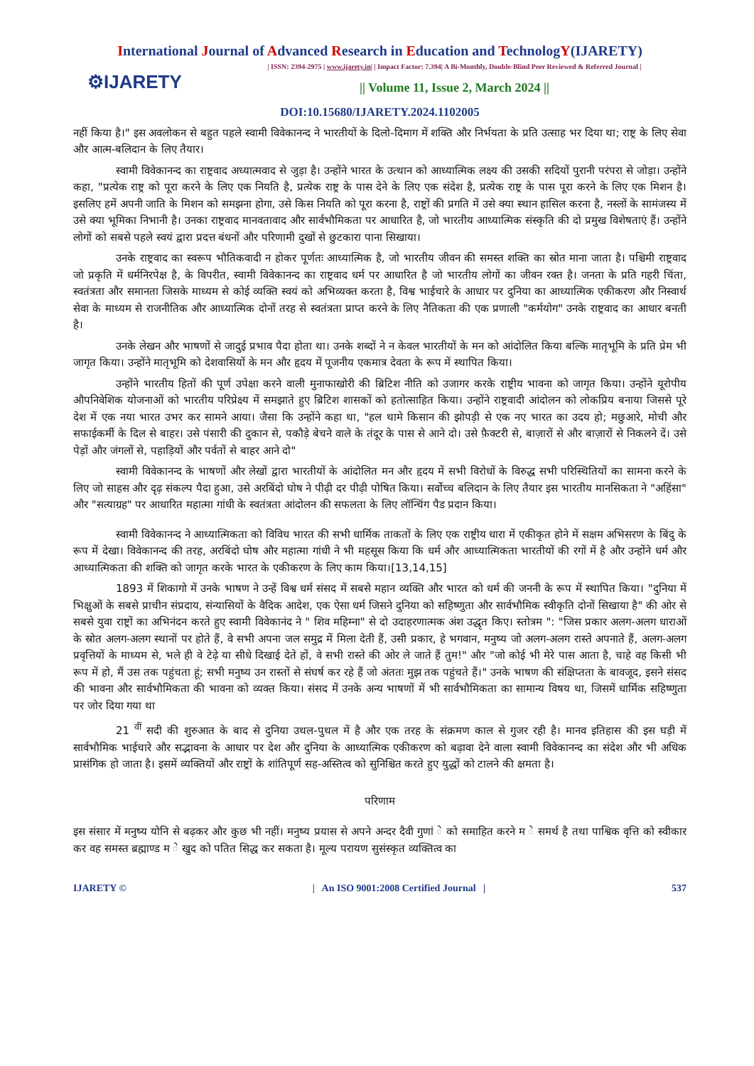International Journal of Advanced Research in Education and TechnologY(IJARETY)
⚙IJARETY
| ISSN: 2394-2975 | www.ijarety.in| | Impact Factor: 7.394| A Bi-Monthly, Double-Blind Peer Reviewed & Referred Journal |
|| Volume 11, Issue 2, March 2024 ||
DOI:10.15680/IJARETY.2024.1102005
नहीं किया है।" इस अवलोकन से बहुत पहले स्वामी विवेकानन्द ने भारतीयों के दिलो-दिमाग में शक्ति और निर्भयता के प्रति उत्साह भर दिया था; राष्ट्र के लिए सेवा और आत्म-बलिदान के लिए तैयार।
स्वामी विवेकानन्द का राष्ट्रवाद अध्यात्मवाद से जुड़ा है। उन्होंने भारत के उत्थान को आध्यात्मिक लक्ष्य की उसकी सदियों पुरानी परंपरा से जोड़ा। उन्होंने कहा, "प्रत्येक राष्ट्र को पूरा करने के लिए एक नियति है, प्रत्येक राष्ट्र के पास देने के लिए एक संदेश है, प्रत्येक राष्ट्र के पास पूरा करने के लिए एक मिशन है। इसलिए हमें अपनी जाति के मिशन को समझना होगा, उसे किस नियति को पूरा करना है, राष्ट्रों की प्रगति में उसे क्या स्थान हासिल करना है, नस्लों के सामंजस्य में उसे क्या भूमिका निभानी है। उनका राष्ट्रवाद मानवतावाद और सार्वभौमिकता पर आधारित है, जो भारतीय आध्यात्मिक संस्कृति की दो प्रमुख विशेषताएं हैं। उन्होंने लोगों को सबसे पहले स्वयं द्वारा प्रदत्त बंधनों और परिणामी दुखों से छुटकारा पाना सिखाया।
उनके राष्ट्रवाद का स्वरूप भौतिकवादी न होकर पूर्णतः आध्यात्मिक है, जो भारतीय जीवन की समस्त शक्ति का स्रोत माना जाता है। पश्चिमी राष्ट्रवाद जो प्रकृति में धर्मनिरपेक्ष है, के विपरीत, स्वामी विवेकानन्द का राष्ट्रवाद धर्म पर आधारित है जो भारतीय लोगों का जीवन रक्त है। जनता के प्रति गहरी चिंता, स्वतंत्रता और समानता जिसके माध्यम से कोई व्यक्ति स्वयं को अभिव्यक्त करता है, विश्व भाईचारे के आधार पर दुनिया का आध्यात्मिक एकीकरण और निस्वार्थ सेवा के माध्यम से राजनीतिक और आध्यात्मिक दोनों तरह से स्वतंत्रता प्राप्त करने के लिए नैतिकता की एक प्रणाली "कर्मयोग" उनके राष्ट्रवाद का आधार बनती है।
उनके लेखन और भाषणों से जादुई प्रभाव पैदा होता था। उनके शब्दों ने न केवल भारतीयों के मन को आंदोलित किया बल्कि मातृभूमि के प्रति प्रेम भी जागृत किया। उन्होंने मातृभूमि को देशवासियों के मन और हृदय में पूजनीय एकमात्र देवता के रूप में स्थापित किया।
उन्होंने भारतीय हितों की पूर्ण उपेक्षा करने वाली मुनाफाखोरी की ब्रिटिश नीति को उजागर करके राष्ट्रीय भावना को जागृत किया। उन्होंने यूरोपीय औपनिवेशिक योजनाओं को भारतीय परिप्रेक्ष्य में समझाते हुए ब्रिटिश शासकों को हतोत्साहित किया। उन्होंने राष्ट्रवादी आंदोलन को लोकप्रिय बनाया जिससे पूरे देश में एक नया भारत उभर कर सामने आया। जैसा कि उन्होंने कहा था, "हल थामे किसान की झोपड़ी से एक नए भारत का उदय हो; मछुआरे, मोची और सफाईकर्मी के दिल से बाहर। उसे पंसारी की दुकान से, पकौड़े बेचने वाले के तंदूर के पास से आने दो। उसे फ़ैक्टरी से, बाज़ारों से और बाज़ारों से निकलने दें। उसे पेड़ों और जंगलों से, पहाड़ियों और पर्वतों से बाहर आने दो"
स्वामी विवेकानन्द के भाषणों और लेखों द्वारा भारतीयों के आंदोलित मन और हृदय में सभी विरोधों के विरुद्ध सभी परिस्थितियों का सामना करने के लिए जो साहस और दृढ़ संकल्प पैदा हुआ, उसे अरबिंदो घोष ने पीढ़ी दर पीढ़ी पोषित किया। सर्वोच्च बलिदान के लिए तैयार इस भारतीय मानसिकता ने "अहिंसा" और "सत्याग्रह" पर आधारित महात्मा गांधी के स्वतंत्रता आंदोलन की सफलता के लिए लॉन्चिंग पैड प्रदान किया।
स्वामी विवेकानन्द ने आध्यात्मिकता को विविध भारत की सभी धार्मिक ताकतों के लिए एक राष्ट्रीय धारा में एकीकृत होने में सक्षम अभिसरण के बिंदु के रूप में देखा। विवेकानन्द की तरह, अरबिंदो घोष और महात्मा गांधी ने भी महसूस किया कि धर्म और आध्यात्मिकता भारतीयों की रगों में है और उन्होंने धर्म और आध्यात्मिकता की शक्ति को जागृत करके भारत के एकीकरण के लिए काम किया।[13,14,15]
1893 में शिकागो में उनके भाषण ने उन्हें विश्व धर्म संसद में सबसे महान व्यक्ति और भारत को धर्म की जननी के रूप में स्थापित किया। "दुनिया में भिक्षुओं के सबसे प्राचीन संप्रदाय, संन्यासियों के वैदिक आदेश, एक ऐसा धर्म जिसने दुनिया को सहिष्णुता और सार्वभौमिक स्वीकृति दोनों सिखाया है" की ओर से सबसे युवा राष्ट्रों का अभिनंदन करते हुए स्वामी विवेकानंद ने " शिव महिम्ना" से दो उदाहरणात्मक अंश उद्धृत किए। स्तोत्रम ": "जिस प्रकार अलग-अलग धाराओं के स्रोत अलग-अलग स्थानों पर होते हैं, वे सभी अपना जल समुद्र में मिला देती हैं, उसी प्रकार, हे भगवान, मनुष्य जो अलग-अलग रास्ते अपनाते हैं, अलग-अलग प्रवृत्तियों के माध्यम से, भले ही वे टेढ़े या सीधे दिखाई देते हों, वे सभी रास्ते की ओर ले जाते हैं तुम!" और "जो कोई भी मेरे पास आता है, चाहे वह किसी भी रूप में हो, मैं उस तक पहुंचता हूं; सभी मनुष्य उन रास्तों से संघर्ष कर रहे हैं जो अंततः मुझ तक पहुंचते हैं।" उनके भाषण की संक्षिप्तता के बावजूद, इसने संसद की भावना और सार्वभौमिकता की भावना को व्यक्त किया। संसद में उनके अन्य भाषणों में भी सार्वभौमिकता का सामान्य विषय था, जिसमें धार्मिक सहिष्णुता पर जोर दिया गया था
21 <sup>वीं</sup> सदी की शुरुआत के बाद से दुनिया उथल-पुथल में है और एक तरह के संक्रमण काल से गुजर रही है। मानव इतिहास की इस घड़ी में सार्वभौमिक भाईचारे और सद्भावना के आधार पर देश और दुनिया के आध्यात्मिक एकीकरण को बढ़ावा देने वाला स्वामी विवेकानन्द का संदेश और भी अधिक प्रासंगिक हो जाता है। इसमें व्यक्तियों और राष्ट्रों के शांतिपूर्ण सह-अस्तित्व को सुनिश्चित करते हुए युद्धों को टालने की क्षमता है।
परिणाम
इस संसार में मनुष्य योनि से बढ़कर और कुछ भी नहीं। मनुष्य प्रयास से अपने अन्दर दैवी गुणां े को समाहित करने म े समर्थ है तथा पाश्विक वृत्ति को स्वीकार कर वह समस्त ब्रह्माण्ड म े खुद को पतित सिद्ध कर सकता है। मूल्य परायण सुसंस्कृत व्यक्तित्व का
IJARETY © | An ISO 9001:2008 Certified Journal | 537